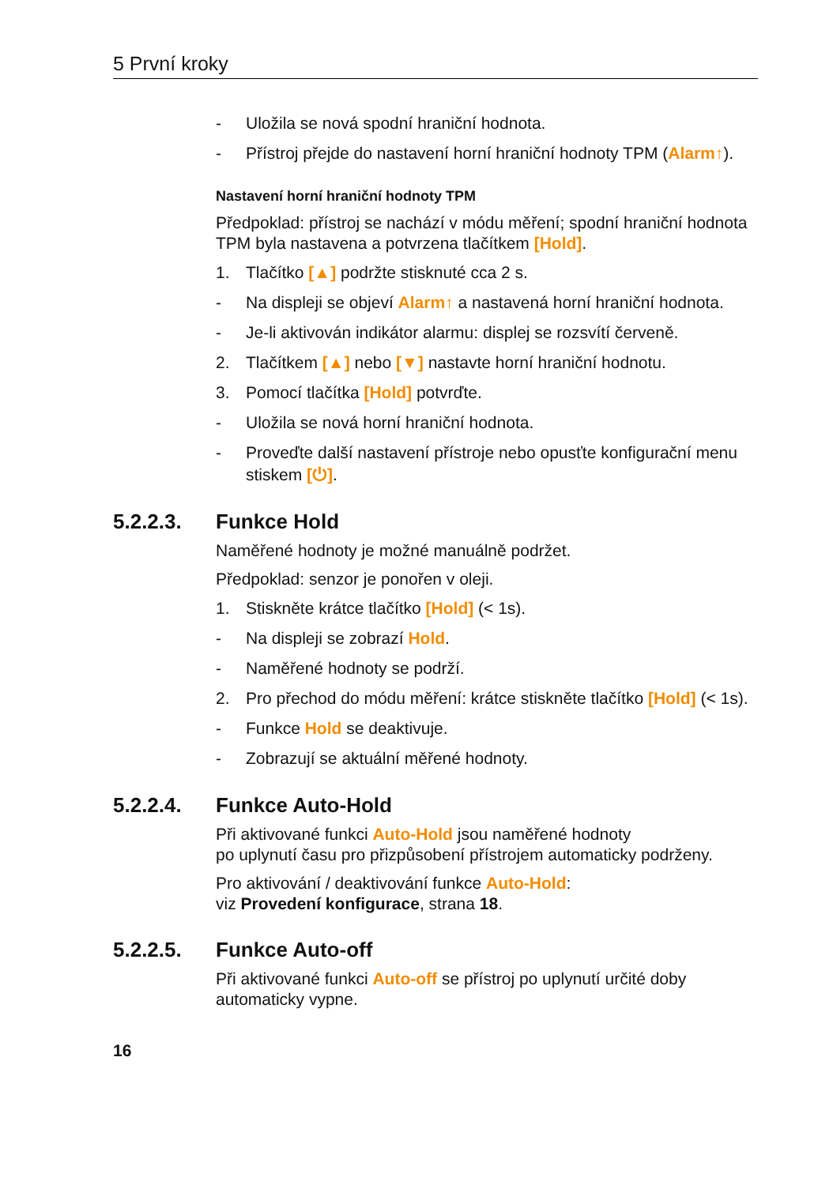5 První kroky
- Uložila se nová spodní hraniční hodnota.
- Přístroj přejde do nastavení horní hraniční hodnoty TPM (Alarm↑).
Nastavení horní hraniční hodnoty TPM
Předpoklad: přístroj se nachází v módu měření; spodní hraniční hodnota TPM byla nastavena a potvrzena tlačítkem [Hold].
1. Tlačítko [▲] podržte stisknuté cca 2 s.
- Na displeji se objeví Alarm↑ a nastavená horní hraniční hodnota.
- Je-li aktivován indikátor alarmu: displej se rozsvítí červeně.
2. Tlačítkem [▲] nebo [▼] nastavte horní hraniční hodnotu.
3. Pomocí tlačítka [Hold] potvrďte.
- Uložila se nová horní hraniční hodnota.
- Proveďte další nastavení přístroje nebo opusťte konfigurační menu stiskem [⏻].
5.2.2.3. Funkce Hold
Naměřené hodnoty je možné manuálně podržet.
Předpoklad: senzor je ponořen v oleji.
1. Stiskněte krátce tlačítko [Hold] (< 1s).
- Na displeji se zobrazí Hold.
- Naměřené hodnoty se podrží.
2. Pro přechod do módu měření: krátce stiskněte tlačítko [Hold] (< 1s).
- Funkce Hold se deaktivuje.
- Zobrazují se aktuální měřené hodnoty.
5.2.2.4. Funkce Auto-Hold
Při aktivované funkci Auto-Hold jsou naměřené hodnoty
po uplynutí času pro přizpůsobení přístrojem automaticky podrženy.
Pro aktivování / deaktivování funkce Auto-Hold:
viz Provedení konfigurace, strana 18.
5.2.2.5. Funkce Auto-off
Při aktivované funkci Auto-off se přístroj po uplynutí určité doby automaticky vypne.
16